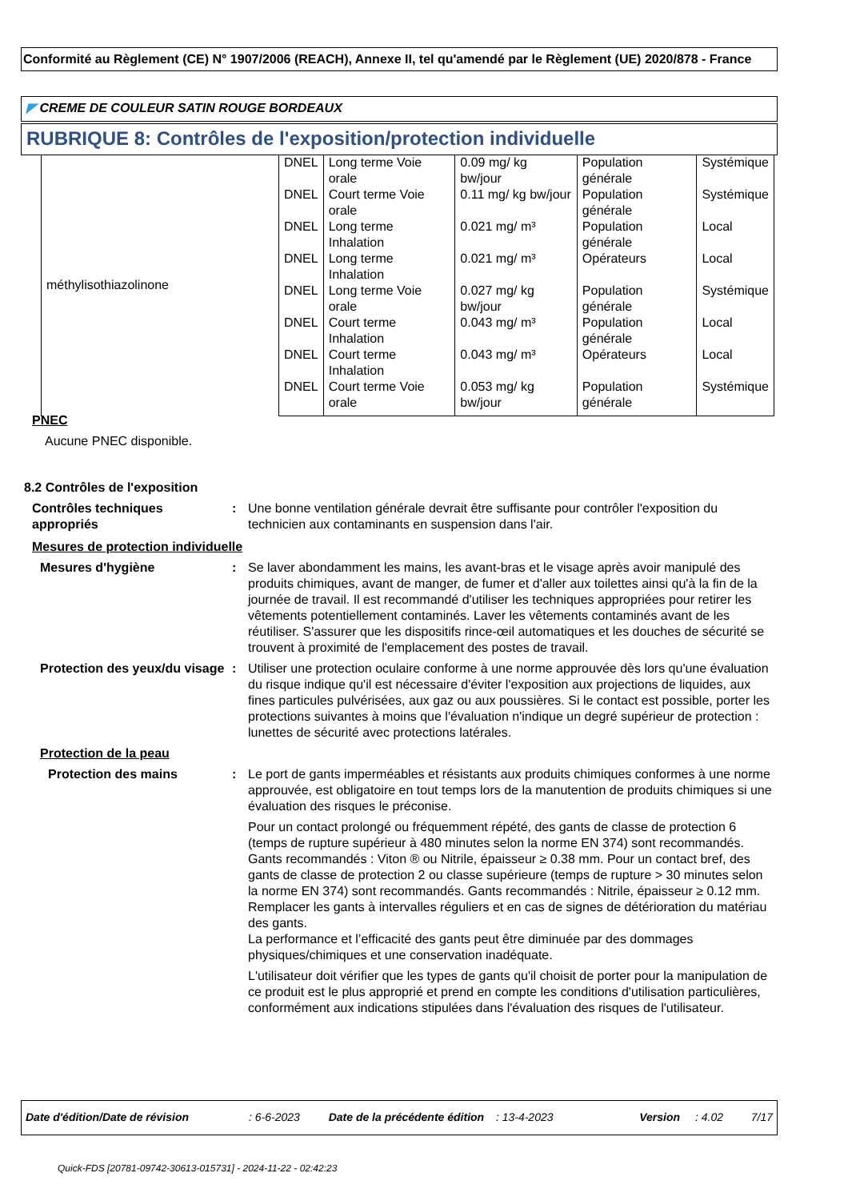Conformité au Règlement (CE) N° 1907/2006 (REACH), Annexe II, tel qu'amendé par le Règlement (UE) 2020/878 - France
◤ CREME DE COULEUR SATIN ROUGE BORDEAUX
RUBRIQUE 8: Contrôles de l'exposition/protection individuelle
| méthylisothiazolinone | DNEL | Long terme Voie orale | 0.09 mg/ kg bw/jour | Population générale | Systémique |
| | DNEL | Court terme Voie orale | 0.11 mg/ kg bw/jour | Population générale | Systémique |
| | DNEL | Long terme Inhalation | 0.021 mg/ m³ | Population générale | Local |
| | DNEL | Long terme Inhalation | 0.021 mg/ m³ | Opérateurs | Local |
| | DNEL | Long terme Voie orale | 0.027 mg/ kg bw/jour | Population générale | Systémique |
| | DNEL | Court terme Inhalation | 0.043 mg/ m³ | Population générale | Local |
| | DNEL | Court terme Inhalation | 0.043 mg/ m³ | Opérateurs | Local |
| | DNEL | Court terme Voie orale | 0.053 mg/ kg bw/jour | Population générale | Systémique |
PNEC
Aucune PNEC disponible.
8.2 Contrôles de l'exposition
Contrôles techniques appropriés
: Une bonne ventilation générale devrait être suffisante pour contrôler l'exposition du technicien aux contaminants en suspension dans l'air.
Mesures de protection individuelle
Mesures d'hygiène : Se laver abondamment les mains, les avant-bras et le visage après avoir manipulé des produits chimiques, avant de manger, de fumer et d'aller aux toilettes ainsi qu'à la fin de la journée de travail. Il est recommandé d'utiliser les techniques appropriées pour retirer les vêtements potentiellement contaminés. Laver les vêtements contaminés avant de les réutiliser. S'assurer que les dispositifs rince-œil automatiques et les douches de sécurité se trouvent à proximité de l'emplacement des postes de travail.
Protection des yeux/du visage
: Utiliser une protection oculaire conforme à une norme approuvée dès lors qu'une évaluation du risque indique qu'il est nécessaire d'éviter l'exposition aux projections de liquides, aux fines particules pulvérisées, aux gaz ou aux poussières. Si le contact est possible, porter les protections suivantes à moins que l'évaluation n'indique un degré supérieur de protection : lunettes de sécurité avec protections latérales.
Protection de la peau
Protection des mains : Le port de gants imperméables et résistants aux produits chimiques conformes à une norme approuvée, est obligatoire en tout temps lors de la manutention de produits chimiques si une évaluation des risques le préconise.
Pour un contact prolongé ou fréquemment répété, des gants de classe de protection 6 (temps de rupture supérieur à 480 minutes selon la norme EN 374) sont recommandés. Gants recommandés : Viton ® ou Nitrile, épaisseur ≥ 0.38 mm. Pour un contact bref, des gants de classe de protection 2 ou classe supérieure (temps de rupture > 30 minutes selon la norme EN 374) sont recommandés. Gants recommandés : Nitrile, épaisseur ≥ 0.12 mm.
Remplacer les gants à intervalles réguliers et en cas de signes de détérioration du matériau des gants.
La performance et l’efficacité des gants peut être diminuée par des dommages physiques/chimiques et une conservation inadéquate.
L'utilisateur doit vérifier que les types de gants qu'il choisit de porter pour la manipulation de ce produit est le plus approprié et prend en compte les conditions d'utilisation particulières, conformément aux indications stipulées dans l'évaluation des risques de l'utilisateur.
Date d'édition/Date de révision: 6-6-2023 Date de la précédente édition: 13-4-2023 Version: 4.02 7/17
Quick-FDS [20781-09742-30613-015731] - 2024-11-22 - 02:42:23